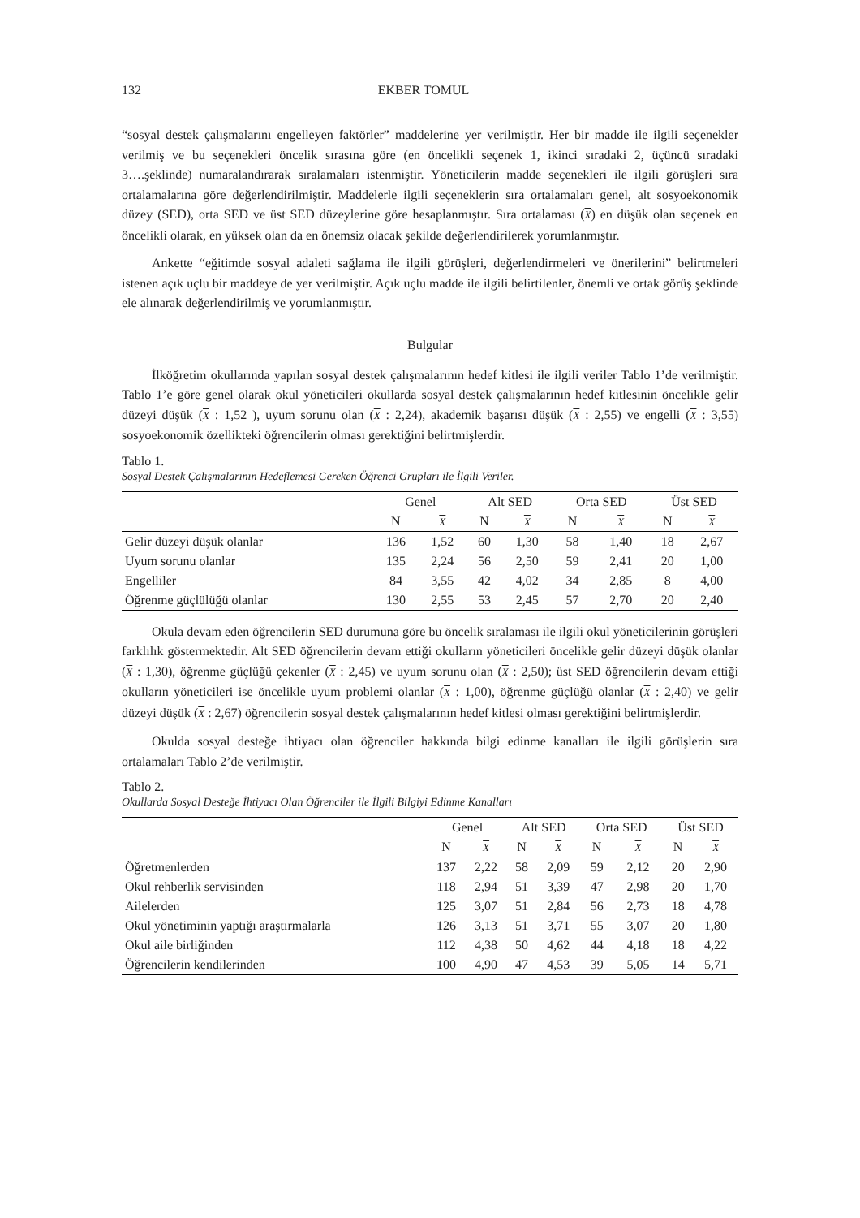132 EKBER TOMUL
“sosyal destek çalışmalarını engelleyen faktörler” maddelerine yer verilmiştir. Her bir madde ile ilgili seçenekler verilmiş ve bu seçenekleri öncelik sırasına göre (en öncelikli seçenek 1, ikinci sıradaki 2, üçüncü sıradaki 3….şeklinde) numaralandırarak sıralamaları istenmiştir. Yöneticilerin madde seçenekleri ile ilgili görüşleri sıra ortalamalarına göre değerlendirilmiştir. Maddelerle ilgili seçeneklerin sıra ortalamaları genel, alt sosyoekonomik düzey (SED), orta SED ve üst SED düzeylerine göre hesaplanmıştır. Sıra ortalaması (X) en düşük olan seçenek en öncelikli olarak, en yüksek olan da en önemsiz olacak şekilde değerlendirilerek yorumlanmıştır.
Ankette “eğitimde sosyal adaleti sağlama ile ilgili görüşleri, değerlendirmeleri ve önerilerini” belirtmeleri istenen açık uçlu bir maddeye de yer verilmiştir. Açık uçlu madde ile ilgili belirtilenler, önemli ve ortak görüş şeklinde ele alınarak değerlendirilmiş ve yorumlanmıştır.
Bulgular
İlköğretim okullarında yapılan sosyal destek çalışmalarının hedef kitlesi ile ilgili veriler Tablo 1’de verilmiştir. Tablo 1’e göre genel olarak okul yöneticileri okullarda sosyal destek çalışmalarının hedef kitlesinin öncelikle gelir düzeyi düşük (X : 1,52 ), uyum sorunu olan (X : 2,24), akademik başarısı düşük (X : 2,55) ve engelli (X : 3,55) sosyoekonomik özellikteki öğrencilerin olması gerektiğini belirtmişlerdir.
Tablo 1.
Sosyal Destek Çalışmalarının Hedeflemesi Gereken Öğrenci Grupları ile İlgili Veriler.
| | Genel | | Alt SED | | Orta SED | | Üst SED | |
| --- | --- | --- | --- | --- | --- | --- | --- | --- |
| | N | X | N | X | N | X | N | X |
| Gelir düzeyi düşük olanlar | 136 | 1,52 | 60 | 1,30 | 58 | 1,40 | 18 | 2,67 |
| Uyum sorunu olanlar | 135 | 2,24 | 56 | 2,50 | 59 | 2,41 | 20 | 1,00 |
| Engelliler | 84 | 3,55 | 42 | 4,02 | 34 | 2,85 | 8 | 4,00 |
| Öğrenme güçlülüğü olanlar | 130 | 2,55 | 53 | 2,45 | 57 | 2,70 | 20 | 2,40 |
Okula devam eden öğrencilerin SED durumuna göre bu öncelik sıralaması ile ilgili okul yöneticilerinin görüşleri farklılık göstermektedir. Alt SED öğrencilerin devam ettiği okulların yöneticileri öncelikle gelir düzeyi düşük olanlar (X : 1,30), öğrenme güçlüğü çekenler (X : 2,45) ve uyum sorunu olan (X : 2,50); üst SED öğrencilerin devam ettiği okulların yöneticileri ise öncelikle uyum problemi olanlar (X : 1,00), öğrenme güçlüğü olanlar (X : 2,40) ve gelir düzeyi düşük (X : 2,67) öğrencilerin sosyal destek çalışmalarının hedef kitlesi olması gerektiğini belirtmişlerdir.
Okulda sosyal desteğe ihtiyacı olan öğrenciler hakkında bilgi edinme kanalları ile ilgili görüşlerin sıra ortalamaları Tablo 2’de verilmiştir.
Tablo 2.
Okullarda Sosyal Desteğe İhtiyacı Olan Öğrenciler ile İlgili Bilgiyi Edinme Kanalları
| | Genel | | Alt SED | | Orta SED | | Üst SED | |
| --- | --- | --- | --- | --- | --- | --- | --- | --- |
| | N | X | N | X | N | X | N | X |
| Öğretmenlerden | 137 | 2,22 | 58 | 2,09 | 59 | 2,12 | 20 | 2,90 |
| Okul rehberlik servisinden | 118 | 2,94 | 51 | 3,39 | 47 | 2,98 | 20 | 1,70 |
| Ailelerden | 125 | 3,07 | 51 | 2,84 | 56 | 2,73 | 18 | 4,78 |
| Okul yönetiminin yaptığı araştırmalarla | 126 | 3,13 | 51 | 3,71 | 55 | 3,07 | 20 | 1,80 |
| Okul aile birliğinden | 112 | 4,38 | 50 | 4,62 | 44 | 4,18 | 18 | 4,22 |
| Öğrencilerin kendilerinden | 100 | 4,90 | 47 | 4,53 | 39 | 5,05 | 14 | 5,71 |